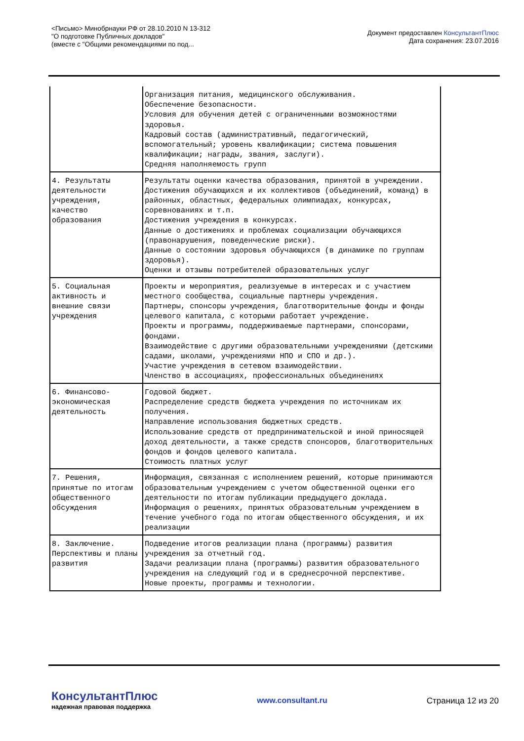<Письмо> Минобрнауки РФ от 28.10.2010 N 13-312
"О подготовке Публичных докладов"
(вместе с "Общими рекомендациями по под...
Документ предоставлен КонсультантПлюс
Дата сохранения: 23.07.2016
| | Организация питания, медицинского обслуживания. Обеспечение безопасности. Условия для обучения детей с ограниченными возможностями здоровья. Кадровый состав (административный, педагогический, вспомогательный; уровень квалификации; система повышения квалификации; награды, звания, заслуги). Средняя наполняемость групп |
| 4. Результаты деятельности учреждения, качество образования | Результаты оценки качества образования, принятой в учреждении. Достижения обучающихся и их коллективов (объединений, команд) в районных, областных, федеральных олимпиадах, конкурсах, соревнованиях и т.п. Достижения учреждения в конкурсах. Данные о достижениях и проблемах социализации обучающихся (правонарушения, поведенческие риски). Данные о состоянии здоровья обучающихся (в динамике по группам здоровья). Оценки и отзывы потребителей образовательных услуг |
| 5. Социальная активность и внешние связи учреждения | Проекты и мероприятия, реализуемые в интересах и с участием местного сообщества, социальные партнеры учреждения. Партнеры, спонсоры учреждения, благотворительные фонды и фонды целевого капитала, с которыми работает учреждение. Проекты и программы, поддерживаемые партнерами, спонсорами, фондами. Взаимодействие с другими образовательными учреждениями (детскими садами, школами, учреждениями НПО и СПО и др.). Участие учреждения в сетевом взаимодействии. Членство в ассоциациях, профессиональных объединениях |
| 6. Финансово-экономическая деятельность | Годовой бюджет. Распределение средств бюджета учреждения по источникам их получения. Направление использования бюджетных средств. Использование средств от предпринимательской и иной приносящей доход деятельности, а также средств спонсоров, благотворительных фондов и фондов целевого капитала. Стоимость платных услуг |
| 7. Решения, принятые по итогам общественного обсуждения | Информация, связанная с исполнением решений, которые принимаются образовательным учреждением с учетом общественной оценки его деятельности по итогам публикации предыдущего доклада. Информация о решениях, принятых образовательным учреждением в течение учебного года по итогам общественного обсуждения, и их реализации |
| 8. Заключение. Перспективы и планы развития | Подведение итогов реализации плана (программы) развития учреждения за отчетный год. Задачи реализации плана (программы) развития образовательного учреждения на следующий год и в среднесрочной перспективе. Новые проекты, программы и технологии. |
КонсультантПлюс
надежная правовая поддержка
www.consultant.ru Страница 12 из 20